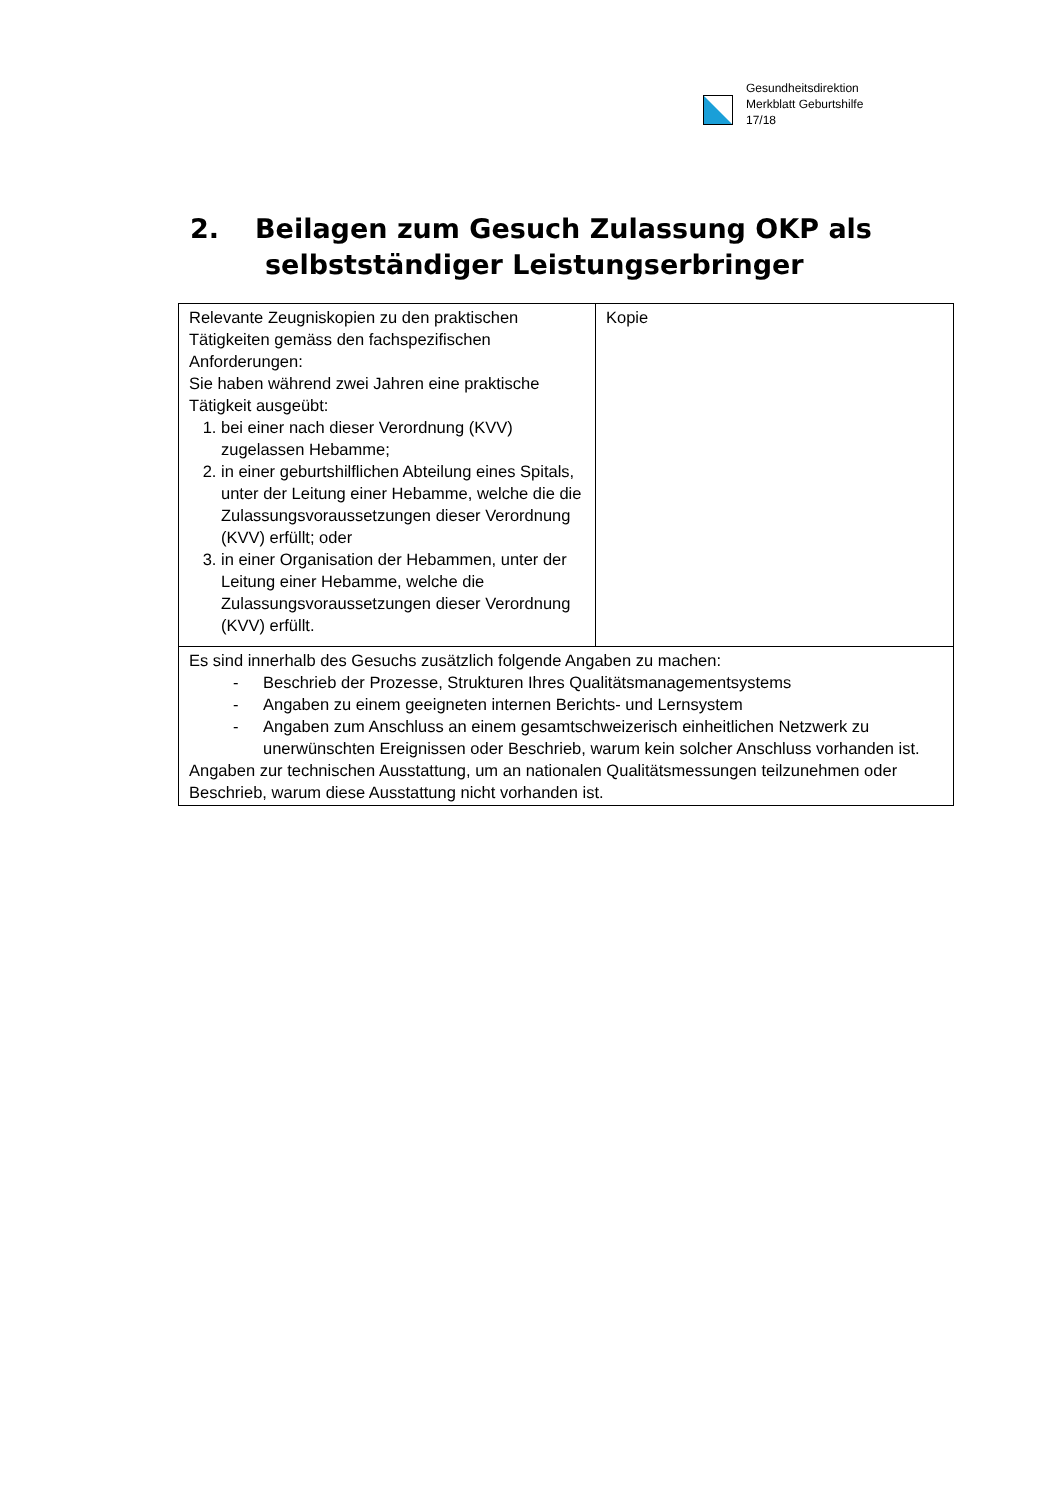Gesundheitsdirektion
Merkblatt Geburtshilfe
17/18
2. Beilagen zum Gesuch Zulassung OKP als
selbstständiger Leistungserbringer
| Relevante Zeugniskopien zu den praktischen Tätigkeiten gemäss den fachspezifischen Anforderungen: Sie haben während zwei Jahren eine praktische Tätigkeit ausgeübt: 1. bei einer nach dieser Verordnung (KVV) zugelassen Hebamme; 2. in einer geburtshilflichen Abteilung eines Spitals, unter der Leitung einer Hebamme, welche die die Zulassungsvoraussetzungen dieser Verordnung (KVV) erfüllt; oder 3. in einer Organisation der Hebammen, unter der Leitung einer Hebamme, welche die Zulassungsvoraussetzungen dieser Verordnung (KVV) erfüllt. | Kopie |
| Es sind innerhalb des Gesuchs zusätzlich folgende Angaben zu machen: - Beschrieb der Prozesse, Strukturen Ihres Qualitätsmanagementsystems - Angaben zu einem geeigneten internen Berichts- und Lernsystem - Angaben zum Anschluss an einem gesamtschweizerisch einheitlichen Netzwerk zu unerwünschten Ereignissen oder Beschrieb, warum kein solcher Anschluss vorhanden ist. Angaben zur technischen Ausstattung, um an nationalen Qualitätsmessungen teilzunehmen oder Beschrieb, warum diese Ausstattung nicht vorhanden ist. | |